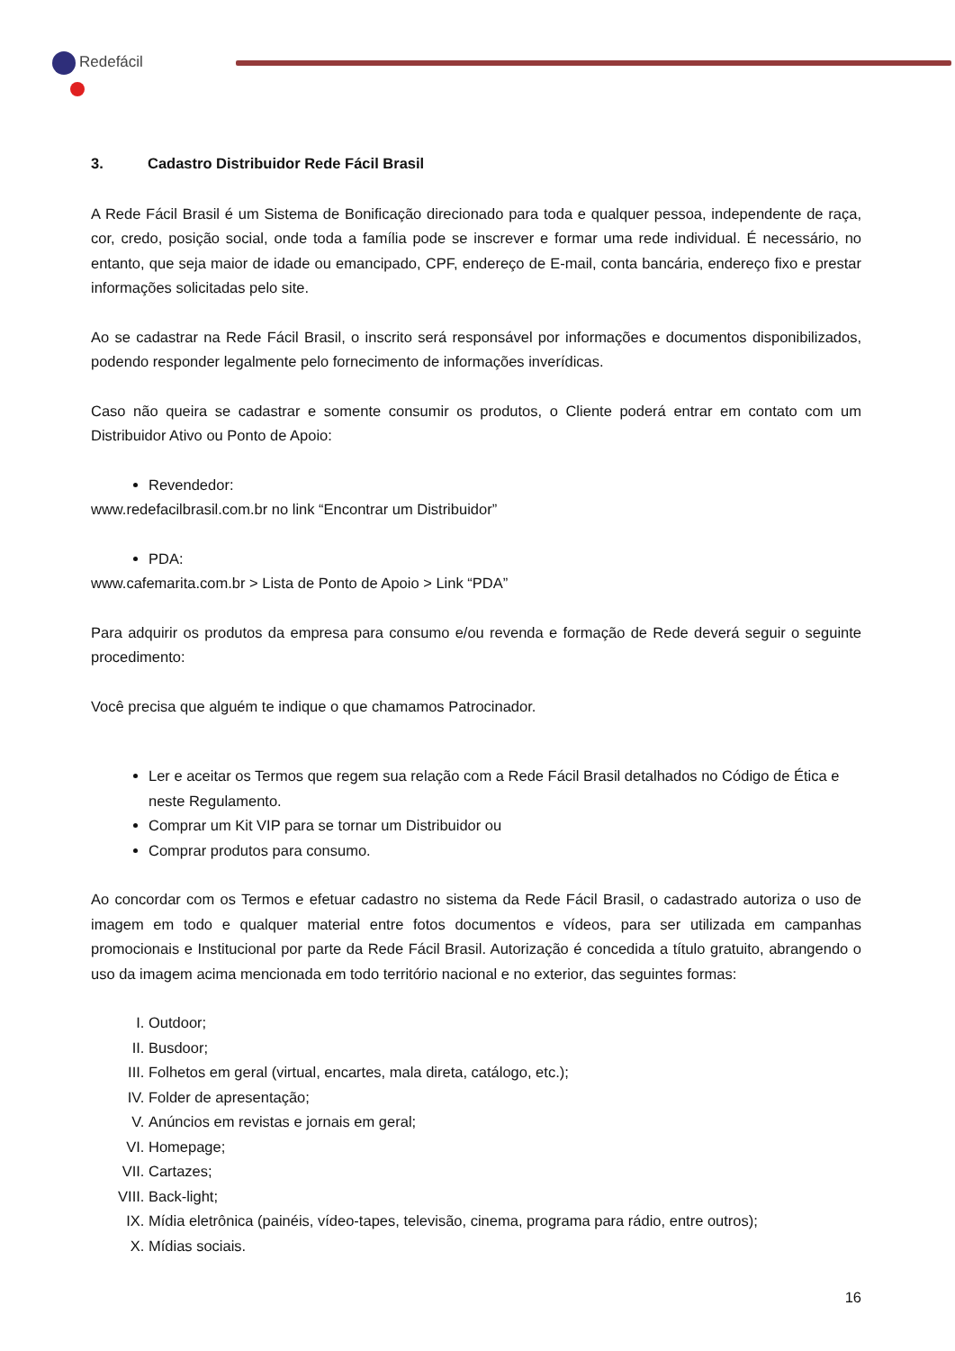Redefácil
3. Cadastro Distribuidor Rede Fácil Brasil
A Rede Fácil Brasil é um Sistema de Bonificação direcionado para toda e qualquer pessoa, independente de raça, cor, credo, posição social, onde toda a família pode se inscrever e formar uma rede individual. É necessário, no entanto, que seja maior de idade ou emancipado, CPF, endereço de E-mail, conta bancária, endereço fixo e prestar informações solicitadas pelo site.
Ao se cadastrar na Rede Fácil Brasil, o inscrito será responsável por informações e documentos disponibilizados, podendo responder legalmente pelo fornecimento de informações inverídicas.
Caso não queira se cadastrar e somente consumir os produtos, o Cliente poderá entrar em contato com um Distribuidor Ativo ou Ponto de Apoio:
Revendedor:
www.redefacilbrasil.com.br no link “Encontrar um Distribuidor”
PDA:
www.cafemarita.com.br > Lista de Ponto de Apoio > Link “PDA”
Para adquirir os produtos da empresa para consumo e/ou revenda e formação de Rede deverá seguir o seguinte procedimento:
Você precisa que alguém te indique o que chamamos Patrocinador.
Ler e aceitar os Termos que regem sua relação com a Rede Fácil Brasil detalhados no Código de Ética e neste Regulamento.
Comprar um Kit VIP para se tornar um Distribuidor ou
Comprar produtos para consumo.
Ao concordar com os Termos e efetuar cadastro no sistema da Rede Fácil Brasil, o cadastrado autoriza o uso de imagem em todo e qualquer material entre fotos documentos e vídeos, para ser utilizada em campanhas promocionais e Institucional por parte da Rede Fácil Brasil. Autorização é concedida a título gratuito, abrangendo o uso da imagem acima mencionada em todo território nacional e no exterior, das seguintes formas:
I. Outdoor;
II. Busdoor;
III. Folhetos em geral (virtual, encartes, mala direta, catálogo, etc.);
IV. Folder de apresentação;
V. Anúncios em revistas e jornais em geral;
VI. Homepage;
VII. Cartazes;
VIII. Back-light;
IX. Mídia eletrônica (painéis, vídeo-tapes, televisão, cinema, programa para rádio, entre outros);
X. Mídias sociais.
16